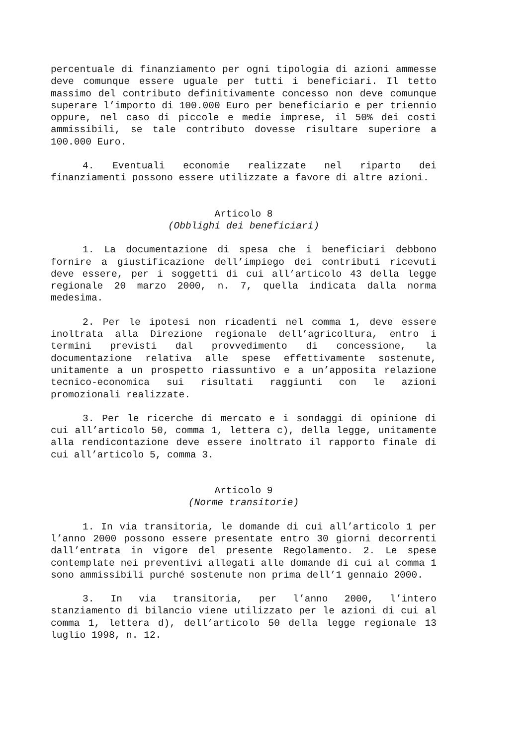percentuale di finanziamento per ogni tipologia di azioni ammesse deve comunque essere uguale per tutti i beneficiari. Il tetto massimo del contributo definitivamente concesso non deve comunque superare l’importo di 100.000 Euro per beneficiario e per triennio oppure, nel caso di piccole e medie imprese, il 50% dei costi ammissibili, se tale contributo dovesse risultare superiore a 100.000 Euro.
4. Eventuali economie realizzate nel riparto dei finanziamenti possono essere utilizzate a favore di altre azioni.
Articolo 8
(Obblighi dei beneficiari)
1. La documentazione di spesa che i beneficiari debbono fornire a giustificazione dell’impiego dei contributi ricevuti deve essere, per i soggetti di cui all’articolo 43 della legge regionale 20 marzo 2000, n. 7, quella indicata dalla norma medesima.
2. Per le ipotesi non ricadenti nel comma 1, deve essere inoltrata alla Direzione regionale dell’agricoltura, entro i termini previsti dal provvedimento di concessione, la documentazione relativa alle spese effettivamente sostenute, unitamente a un prospetto riassuntivo e a un’apposita relazione tecnico-economica sui risultati raggiunti con le azioni promozionali realizzate.
3. Per le ricerche di mercato e i sondaggi di opinione di cui all’articolo 50, comma 1, lettera c), della legge, unitamente alla rendicontazione deve essere inoltrato il rapporto finale di cui all’articolo 5, comma 3.
Articolo 9
(Norme transitorie)
1. In via transitoria, le domande di cui all’articolo 1 per l’anno 2000 possono essere presentate entro 30 giorni decorrenti dall’entrata in vigore del presente Regolamento. 2. Le spese contemplate nei preventivi allegati alle domande di cui al comma 1 sono ammissibili purché sostenute non prima dell’1 gennaio 2000.
3. In via transitoria, per l’anno 2000, l’intero stanziamento di bilancio viene utilizzato per le azioni di cui al comma 1, lettera d), dell’articolo 50 della legge regionale 13 luglio 1998, n. 12.